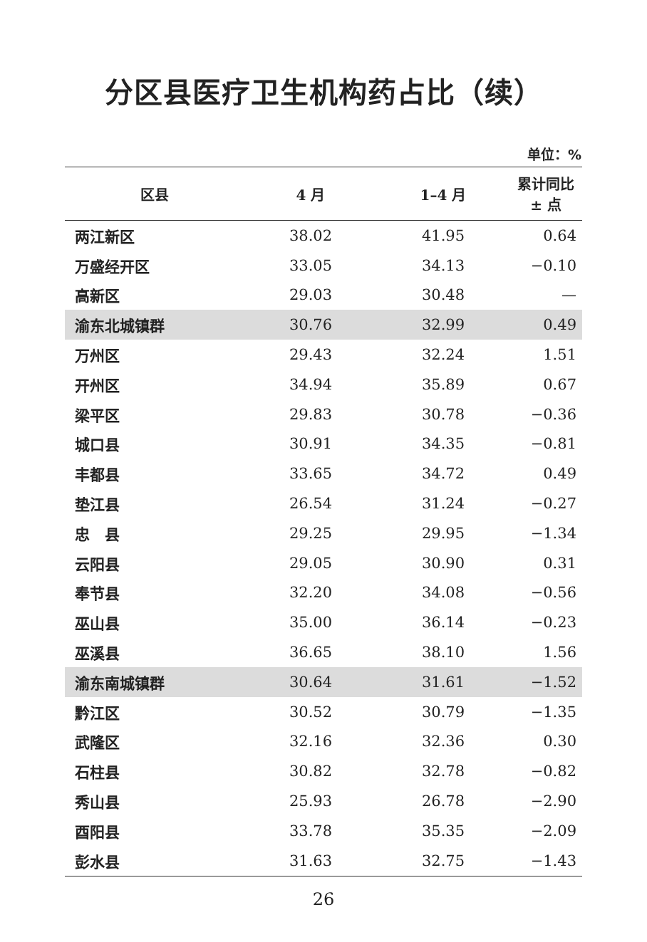分区县医疗卫生机构药占比（续）
单位：%
| 区县 | 4 月 | 1–4 月 | 累计同比 ± 点 |
| --- | --- | --- | --- |
| 两江新区 | 38.02 | 41.95 | 0.64 |
| 万盛经开区 | 33.05 | 34.13 | −0.10 |
| 高新区 | 29.03 | 30.48 | — |
| 渝东北城镇群 | 30.76 | 32.99 | 0.49 |
| 万州区 | 29.43 | 32.24 | 1.51 |
| 开州区 | 34.94 | 35.89 | 0.67 |
| 梁平区 | 29.83 | 30.78 | −0.36 |
| 城口县 | 30.91 | 34.35 | −0.81 |
| 丰都县 | 33.65 | 34.72 | 0.49 |
| 垫江县 | 26.54 | 31.24 | −0.27 |
| 忠 县 | 29.25 | 29.95 | −1.34 |
| 云阳县 | 29.05 | 30.90 | 0.31 |
| 奉节县 | 32.20 | 34.08 | −0.56 |
| 巫山县 | 35.00 | 36.14 | −0.23 |
| 巫溪县 | 36.65 | 38.10 | 1.56 |
| 渝东南城镇群 | 30.64 | 31.61 | −1.52 |
| 黔江区 | 30.52 | 30.79 | −1.35 |
| 武隆区 | 32.16 | 32.36 | 0.30 |
| 石柱县 | 30.82 | 32.78 | −0.82 |
| 秀山县 | 25.93 | 26.78 | −2.90 |
| 酉阳县 | 33.78 | 35.35 | −2.09 |
| 彭水县 | 31.63 | 32.75 | −1.43 |
26